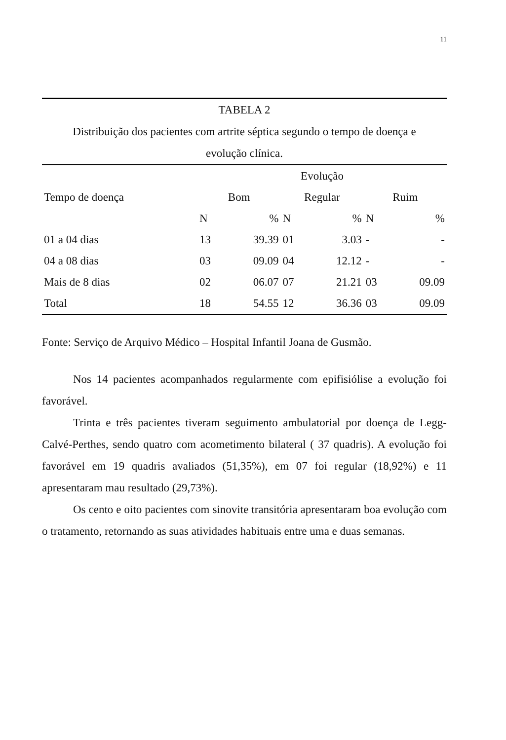11
TABELA 2
Distribuição dos pacientes com artrite séptica segundo o tempo de doença e
evolução clínica.
| | Evolução | | | | | |
| --- | --- | --- | --- | --- | --- | --- |
| Tempo de doença | Bom | | Regular | | Ruim | |
| | N | % | N | % | N | % |
| 01 a 04 dias | 13 | 39.39 | 01 | 3.03 | - | - |
| 04 a 08 dias | 03 | 09.09 | 04 | 12.12 | - | - |
| Mais de 8 dias | 02 | 06.07 | 07 | 21.21 | 03 | 09.09 |
| Total | 18 | 54.55 | 12 | 36.36 | 03 | 09.09 |
Fonte: Serviço de Arquivo Médico – Hospital Infantil Joana de Gusmão.
Nos 14 pacientes acompanhados regularmente com epifisiólise a evolução foi favorável.
Trinta e três pacientes tiveram seguimento ambulatorial por doença de Legg-Calvé-Perthes, sendo quatro com acometimento bilateral ( 37 quadris). A evolução foi favorável em 19 quadris avaliados (51,35%), em 07 foi regular (18,92%) e 11 apresentaram mau resultado (29,73%).
Os cento e oito pacientes com sinovite transitória apresentaram boa evolução com o tratamento, retornando as suas atividades habituais entre uma e duas semanas.